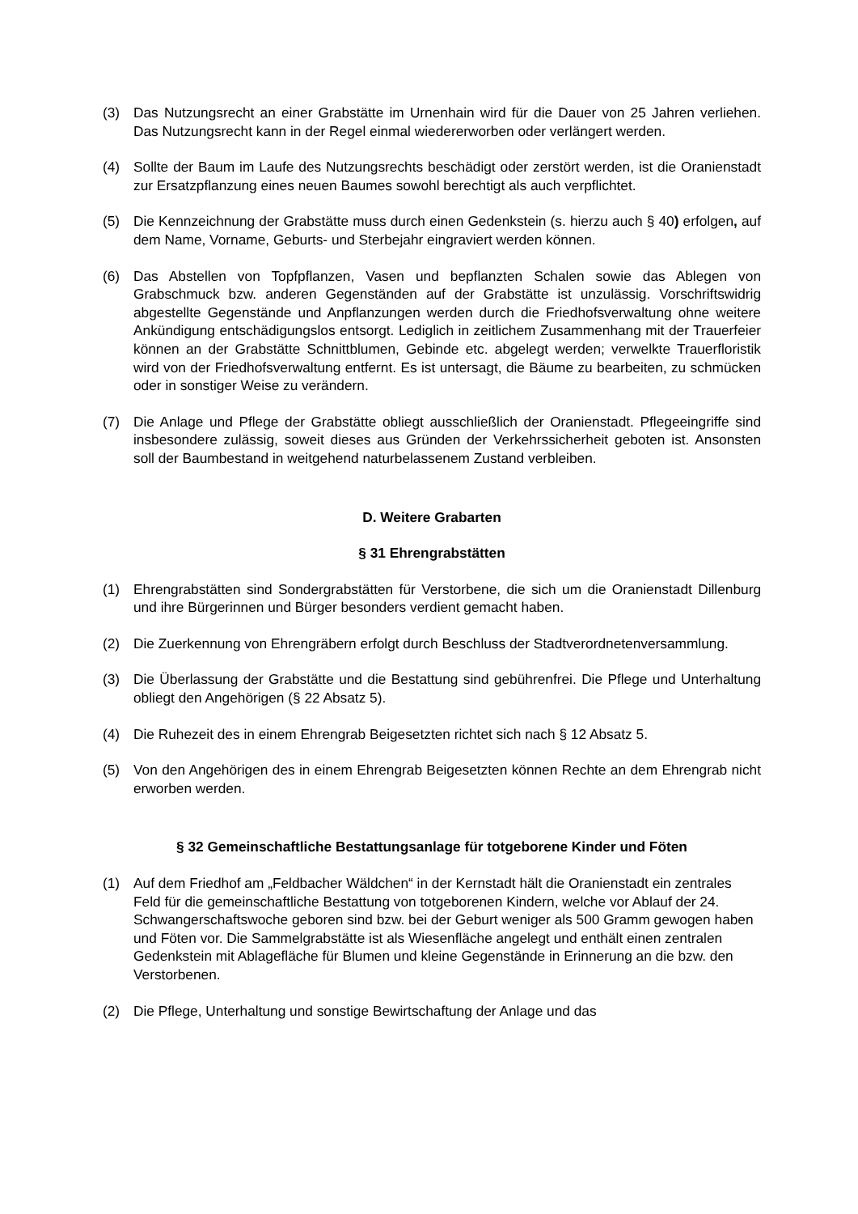(3) Das Nutzungsrecht an einer Grabstätte im Urnenhain wird für die Dauer von 25 Jahren verliehen. Das Nutzungsrecht kann in der Regel einmal wiedererworben oder verlängert werden.
(4) Sollte der Baum im Laufe des Nutzungsrechts beschädigt oder zerstört werden, ist die Oranienstadt zur Ersatzpflanzung eines neuen Baumes sowohl berechtigt als auch verpflichtet.
(5) Die Kennzeichnung der Grabstätte muss durch einen Gedenkstein (s. hierzu auch § 40) erfolgen, auf dem Name, Vorname, Geburts- und Sterbejahr eingraviert werden können.
(6) Das Abstellen von Topfpflanzen, Vasen und bepflanzten Schalen sowie das Ablegen von Grabschmuck bzw. anderen Gegenständen auf der Grabstätte ist unzulässig. Vorschriftswidrig abgestellte Gegenstände und Anpflanzungen werden durch die Friedhofsverwaltung ohne weitere Ankündigung entschädigungslos entsorgt. Lediglich in zeitlichem Zusammenhang mit der Trauerfeier können an der Grabstätte Schnittblumen, Gebinde etc. abgelegt werden; verwelkte Trauerfloristik wird von der Friedhofsverwaltung entfernt. Es ist untersagt, die Bäume zu bearbeiten, zu schmücken oder in sonstiger Weise zu verändern.
(7) Die Anlage und Pflege der Grabstätte obliegt ausschließlich der Oranienstadt. Pflegeeingriffe sind insbesondere zulässig, soweit dieses aus Gründen der Verkehrssicherheit geboten ist. Ansonsten soll der Baumbestand in weitgehend naturbelassenem Zustand verbleiben.
D. Weitere Grabarten
§ 31 Ehrengrabstätten
(1) Ehrengrabstätten sind Sondergrabstätten für Verstorbene, die sich um die Oranienstadt Dillenburg und ihre Bürgerinnen und Bürger besonders verdient gemacht haben.
(2) Die Zuerkennung von Ehrengräbern erfolgt durch Beschluss der Stadtverordnetenversammlung.
(3) Die Überlassung der Grabstätte und die Bestattung sind gebührenfrei. Die Pflege und Unterhaltung obliegt den Angehörigen (§ 22 Absatz 5).
(4) Die Ruhezeit des in einem Ehrengrab Beigesetzten richtet sich nach § 12 Absatz 5.
(5) Von den Angehörigen des in einem Ehrengrab Beigesetzten können Rechte an dem Ehrengrab nicht erworben werden.
§ 32 Gemeinschaftliche Bestattungsanlage für totgeborene Kinder und Föten
(1) Auf dem Friedhof am „Feldbacher Wäldchen“ in der Kernstadt hält die Oranienstadt ein zentrales Feld für die gemeinschaftliche Bestattung von totgeborenen Kindern, welche vor Ablauf der 24. Schwangerschaftswoche geboren sind bzw. bei der Geburt weniger als 500 Gramm gewogen haben und Föten vor. Die Sammelgrabstätte ist als Wiesenfläche angelegt und enthält einen zentralen Gedenkstein mit Ablagefläche für Blumen und kleine Gegenstände in Erinnerung an die bzw. den Verstorbenen.
(2) Die Pflege, Unterhaltung und sonstige Bewirtschaftung der Anlage und das